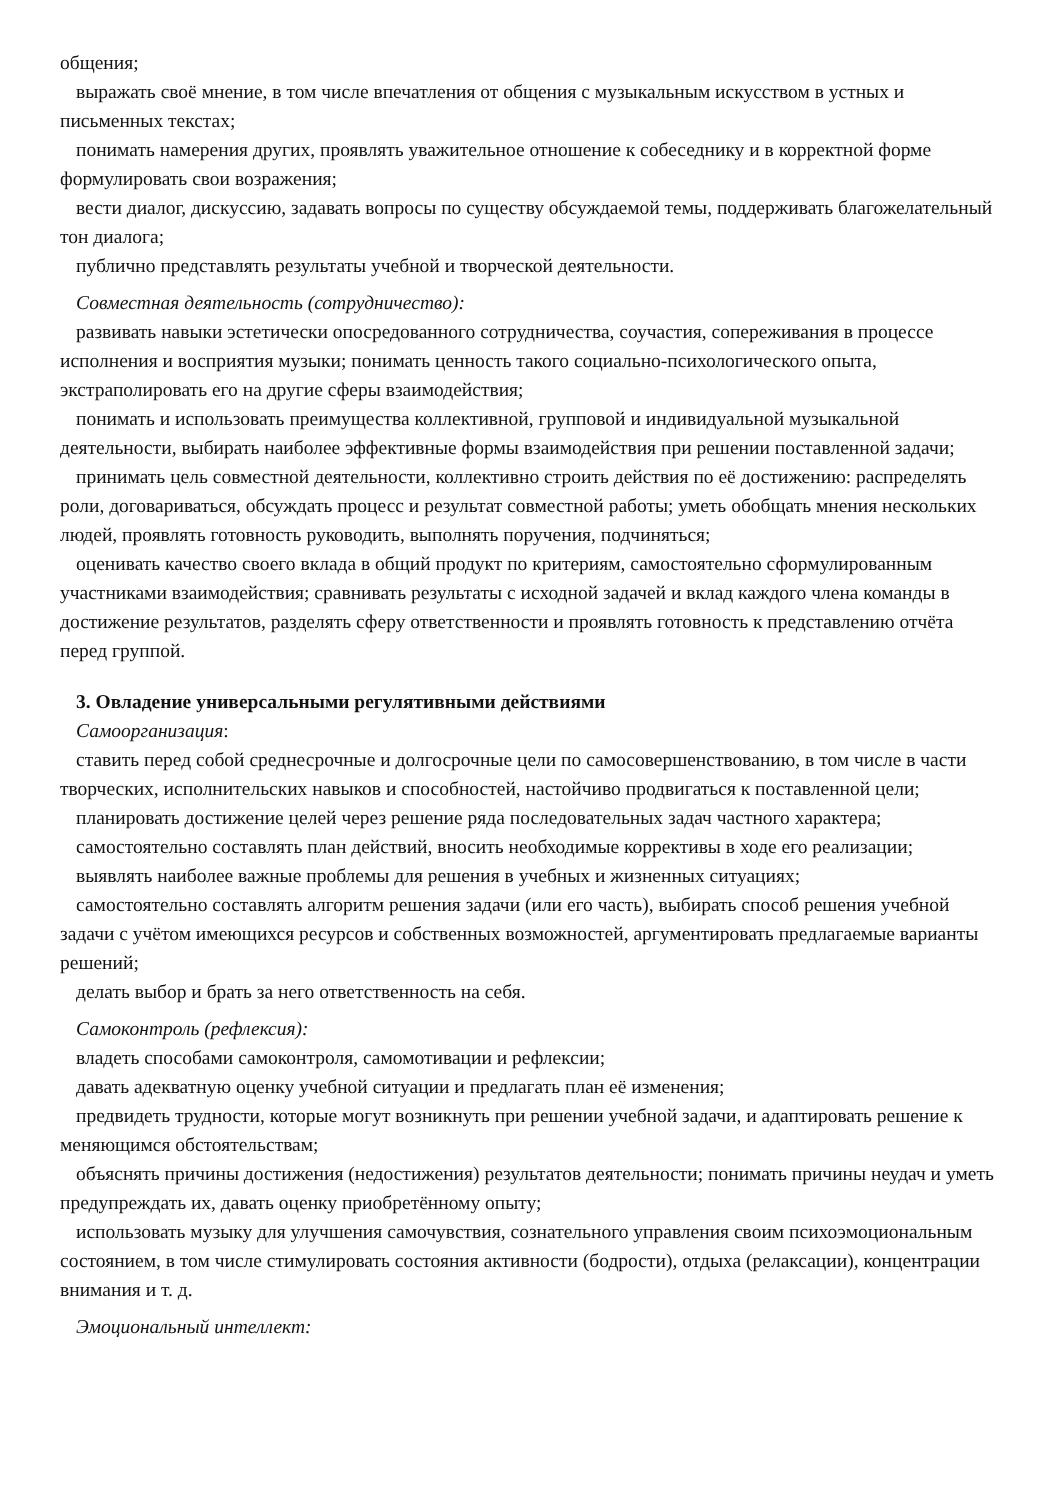общения;
выражать своё мнение, в том числе впечатления от общения с музыкальным искусством в устных и письменных текстах;
понимать намерения других, проявлять уважительное отношение к собеседнику и в корректной форме формулировать свои возражения;
вести диалог, дискуссию, задавать вопросы по существу обсуждаемой темы, поддерживать благожелательный тон диалога;
публично представлять результаты учебной и творческой деятельности.
Совместная деятельность (сотрудничество):
развивать навыки эстетически опосредованного сотрудничества, соучастия, сопереживания в процессе исполнения и восприятия музыки; понимать ценность такого социально-психологического опыта, экстраполировать его на другие сферы взаимодействия;
понимать и использовать преимущества коллективной, групповой и индивидуальной музыкальной деятельности, выбирать наиболее эффективные формы взаимодействия при решении поставленной задачи;
принимать цель совместной деятельности, коллективно строить действия по её достижению: распределять роли, договариваться, обсуждать процесс и результат совместной работы; уметь обобщать мнения нескольких людей, проявлять готовность руководить, выполнять поручения, подчиняться;
оценивать качество своего вклада в общий продукт по критериям, самостоятельно сформулированным участниками взаимодействия; сравнивать результаты с исходной задачей и вклад каждого члена команды в достижение результатов, разделять сферу ответственности и проявлять готовность к представлению отчёта перед группой.
3. Овладение универсальными регулятивными действиями
Самоорганизация:
ставить перед собой среднесрочные и долгосрочные цели по самосовершенствованию, в том числе в части творческих, исполнительских навыков и способностей, настойчиво продвигаться к поставленной цели;
планировать достижение целей через решение ряда последовательных задач частного характера;
самостоятельно составлять план действий, вносить необходимые коррективы в ходе его реализации;
выявлять наиболее важные проблемы для решения в учебных и жизненных ситуациях;
самостоятельно составлять алгоритм решения задачи (или его часть), выбирать способ решения учебной задачи с учётом имеющихся ресурсов и собственных возможностей, аргументировать предлагаемые варианты решений;
делать выбор и брать за него ответственность на себя.
Самоконтроль (рефлексия):
владеть способами самоконтроля, самомотивации и рефлексии;
давать адекватную оценку учебной ситуации и предлагать план её изменения;
предвидеть трудности, которые могут возникнуть при решении учебной задачи, и адаптировать решение к меняющимся обстоятельствам;
объяснять причины достижения (недостижения) результатов деятельности; понимать причины неудач и уметь предупреждать их, давать оценку приобретённому опыту;
использовать музыку для улучшения самочувствия, сознательного управления своим психоэмоциональным состоянием, в том числе стимулировать состояния активности (бодрости), отдыха (релаксации), концентрации внимания и т. д.
Эмоциональный интеллект: